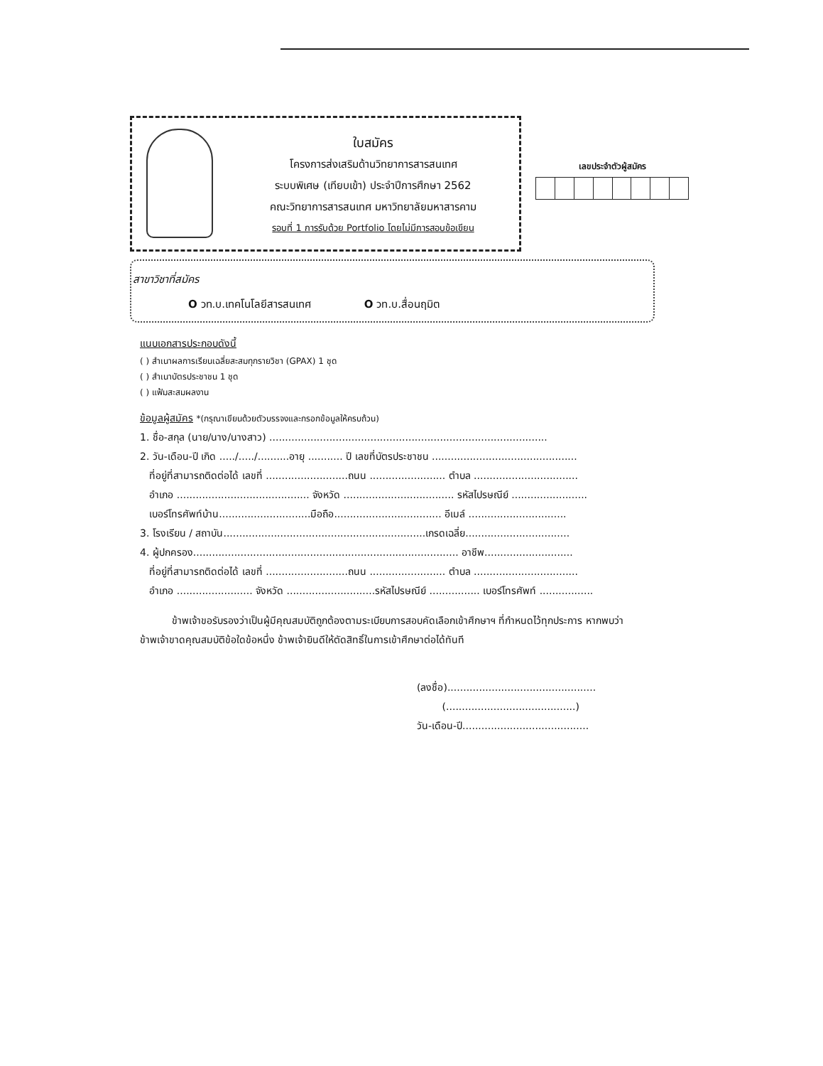ใบสมัคร
โครงการส่งเสริมด้านวิทยาการสารสนเทศ
ระบบพิเศษ (เทียบเข้า) ประจำปีการศึกษา 2562
คณะวิทยาการสารสนเทศ มหาวิทยาลัยมหาสารคาม
รอบที่ 1 การรับด้วย Portfolio โดยไม่มีการสอบข้อเขียน
เลขประจำตัวผู้สมัคร
สาขาวิชาที่สมัคร
O วท.บ.เทคโนโลยีสารสนเทศ O วท.บ.สื่อนฤมิต
แนบเอกสารประกอบดังนี้
( ) สำเนาผลการเรียนเฉลี่ยสะสมทุกรายวิชา (GPAX) 1 ชุด
( ) สำเนาบัตรประชาชน 1 ชุด
( ) แฟ้มสะสมผลงาน
ข้อมูลผู้สมัคร *(กรุณาเขียนด้วยตัวบรรจงและกรอกข้อมูลให้ครบถ้วน)
1. ชื่อ-สกุล (นาย/นาง/นางสาว) ........................................................................................
2. วัน-เดือน-ปี เกิด ...../...../..........อายุ ........... ปี เลขที่บัตรประชาชน ..............................................
ที่อยู่ที่สามารถติดต่อได้ เลขที่ ..........................ถนน ........................ ตำบล .................................
อำเภอ .......................................... จังหวัด ................................... รหัสไปรษณีย์ ........................
เบอร์โทรศัพท์บ้าน.............................มือถือ.................................. อีเมล์ ...............................
3. โรงเรียน / สถาบัน................................................................เกรดเฉลี่ย.................................
4. ผู้ปกครอง.................................................................................... อาชีพ............................
ที่อยู่ที่สามารถติดต่อได้ เลขที่ ..........................ถนน ........................ ตำบล .................................
อำเภอ ........................ จังหวัด ............................รหัสไปรษณีย์ ................ เบอร์โทรศัพท์ .................
ข้าพเจ้าขอรับรองว่าเป็นผู้มีคุณสมบัติถูกต้องตามระเบียบการสอบคัดเลือกเข้าศึกษาฯ ที่กำหนดไว้ทุกประการ หากพบว่าข้าพเจ้าขาดคุณสมบัติข้อใดข้อหนึ่ง ข้าพเจ้ายินดีให้ตัดสิทธิ์ในการเข้าศึกษาต่อได้ทันที
(ลงชื่อ)...............................................
(.........................................)
วัน-เดือน-ปี........................................